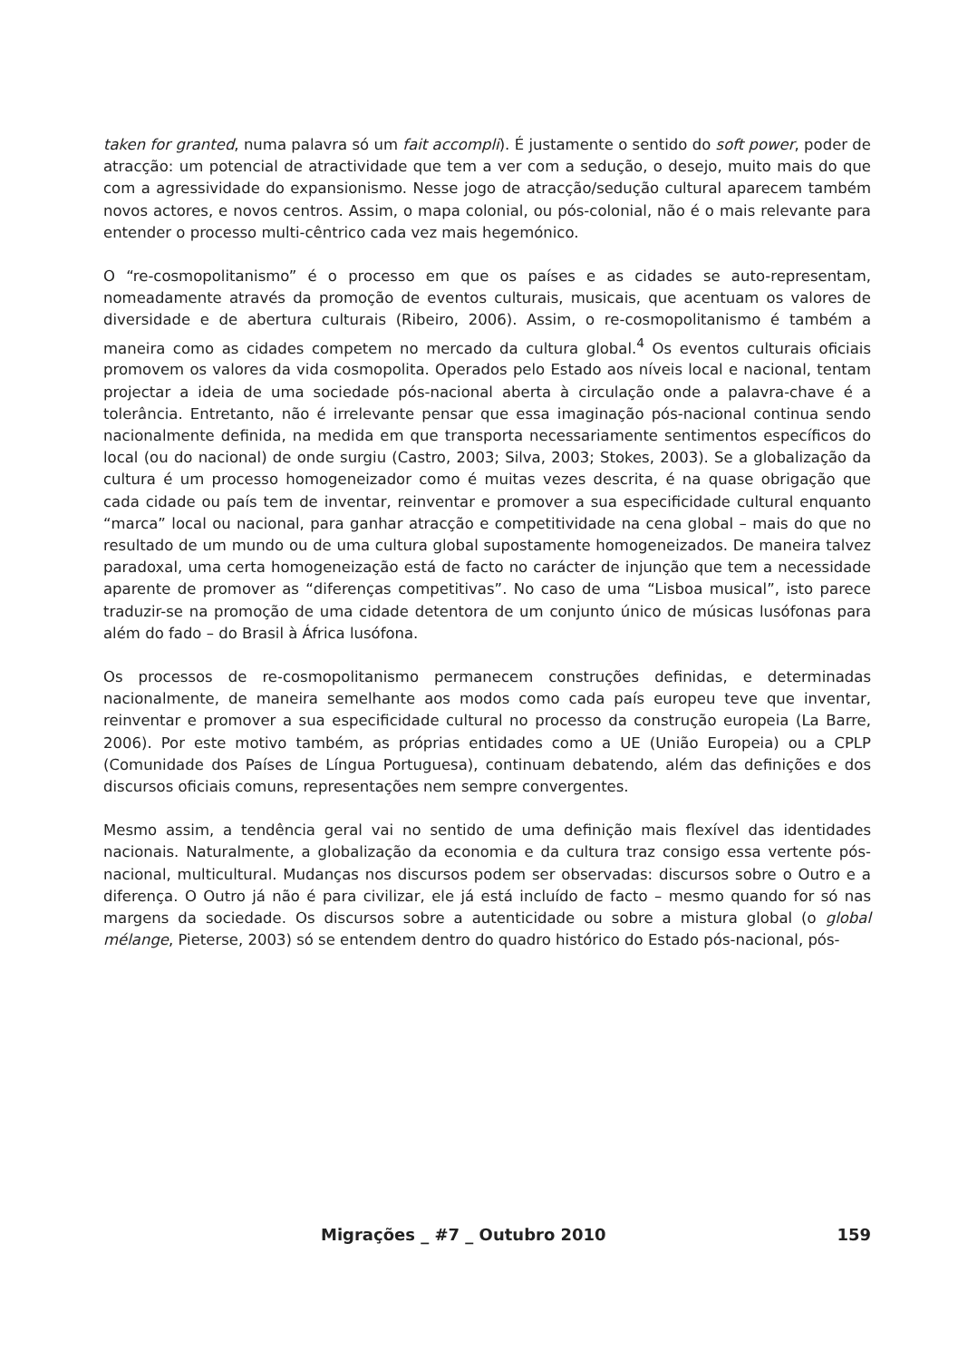taken for granted, numa palavra só um fait accompli). É justamente o sentido do soft power, poder de atracção: um potencial de atractividade que tem a ver com a sedução, o desejo, muito mais do que com a agressividade do expansionismo. Nesse jogo de atracção/sedução cultural aparecem também novos actores, e novos centros. Assim, o mapa colonial, ou pós-colonial, não é o mais relevante para entender o processo multi-cêntrico cada vez mais hegemónico.
O “re-cosmopolitanismo” é o processo em que os países e as cidades se auto-representam, nomeadamente através da promoção de eventos culturais, musicais, que acentuam os valores de diversidade e de abertura culturais (Ribeiro, 2006). Assim, o re-cosmopolitanismo é também a maneira como as cidades competem no mercado da cultura global.<sup>4</sup> Os eventos culturais oficiais promovem os valores da vida cosmopolita. Operados pelo Estado aos níveis local e nacional, tentam projectar a ideia de uma sociedade pós-nacional aberta à circulação onde a palavra-chave é a tolerância. Entretanto, não é irrelevante pensar que essa imaginação pós-nacional continua sendo nacionalmente definida, na medida em que transporta necessariamente sentimentos específicos do local (ou do nacional) de onde surgiu (Castro, 2003; Silva, 2003; Stokes, 2003). Se a globalização da cultura é um processo homogeneizador como é muitas vezes descrita, é na quase obrigação que cada cidade ou país tem de inventar, reinventar e promover a sua especificidade cultural enquanto “marca” local ou nacional, para ganhar atracção e competitividade na cena global – mais do que no resultado de um mundo ou de uma cultura global supostamente homogeneizados. De maneira talvez paradoxal, uma certa homogeneização está de facto no carácter de injunção que tem a necessidade aparente de promover as “diferenças competitivas”. No caso de uma “Lisboa musical”, isto parece traduzir-se na promoção de uma cidade detentora de um conjunto único de músicas lusófonas para além do fado – do Brasil à África lusófona.
Os processos de re-cosmopolitanismo permanecem construções definidas, e determinadas nacionalmente, de maneira semelhante aos modos como cada país europeu teve que inventar, reinventar e promover a sua especificidade cultural no processo da construção europeia (La Barre, 2006). Por este motivo também, as próprias entidades como a UE (União Europeia) ou a CPLP (Comunidade dos Países de Língua Portuguesa), continuam debatendo, além das definições e dos discursos oficiais comuns, representações nem sempre convergentes.
Mesmo assim, a tendência geral vai no sentido de uma definição mais flexível das identidades nacionais. Naturalmente, a globalização da economia e da cultura traz consigo essa vertente pós-nacional, multicultural. Mudanças nos discursos podem ser observadas: discursos sobre o Outro e a diferença. O Outro já não é para civilizar, ele já está incluído de facto – mesmo quando for só nas margens da sociedade. Os discursos sobre a autenticidade ou sobre a mistura global (o global mélange, Pieterse, 2003) só se entendem dentro do quadro histórico do Estado pós-nacional, pós-
Migrações _ #7 _ Outubro 2010 159